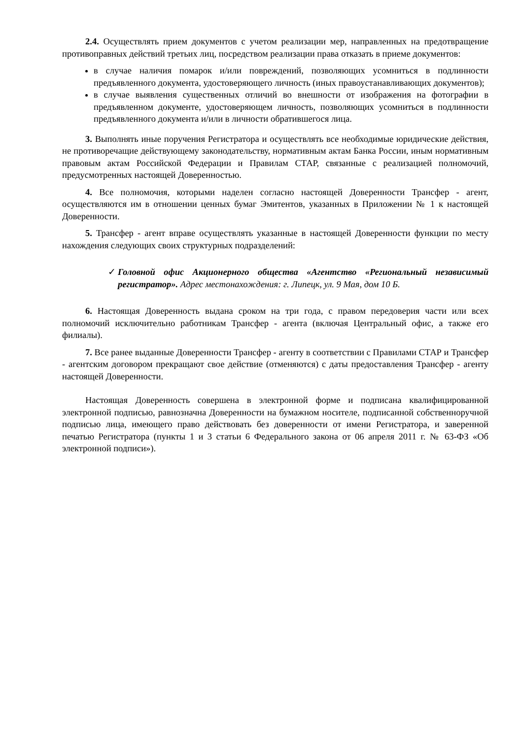2.4. Осуществлять прием документов с учетом реализации мер, направленных на предотвращение противоправных действий третьих лиц, посредством реализации права отказать в приеме документов:
в случае наличия помарок и/или повреждений, позволяющих усомниться в подлинности предъявленного документа, удостоверяющего личность (иных правоустанавливающих документов);
в случае выявления существенных отличий во внешности от изображения на фотографии в предъявленном документе, удостоверяющем личность, позволяющих усомниться в подлинности предъявленного документа и/или в личности обратившегося лица.
3. Выполнять иные поручения Регистратора и осуществлять все необходимые юридические действия, не противоречащие действующему законодательству, нормативным актам Банка России, иным нормативным правовым актам Российской Федерации и Правилам СТАР, связанные с реализацией полномочий, предусмотренных настоящей Доверенностью.
4. Все полномочия, которыми наделен согласно настоящей Доверенности Трансфер - агент, осуществляются им в отношении ценных бумаг Эмитентов, указанных в Приложении № 1 к настоящей Доверенности.
5. Трансфер - агент вправе осуществлять указанные в настоящей Доверенности функции по месту нахождения следующих своих структурных подразделений:
✓ Головной офис Акционерного общества «Агентство «Региональный независимый регистратор». Адрес местонахождения: г. Липецк, ул. 9 Мая, дом 10 Б.
6. Настоящая Доверенность выдана сроком на три года, с правом передоверия части или всех полномочий исключительно работникам Трансфер - агента (включая Центральный офис, а также его филиалы).
7. Все ранее выданные Доверенности Трансфер - агенту в соответствии с Правилами СТАР и Трансфер - агентским договором прекращают свое действие (отменяются) с даты предоставления Трансфер - агенту настоящей Доверенности.
Настоящая Доверенность совершена в электронной форме и подписана квалифицированной электронной подписью, равнозначна Доверенности на бумажном носителе, подписанной собственноручной подписью лица, имеющего право действовать без доверенности от имени Регистратора, и заверенной печатью Регистратора (пункты 1 и 3 статьи 6 Федерального закона от 06 апреля 2011 г. № 63-ФЗ «Об электронной подписи»).